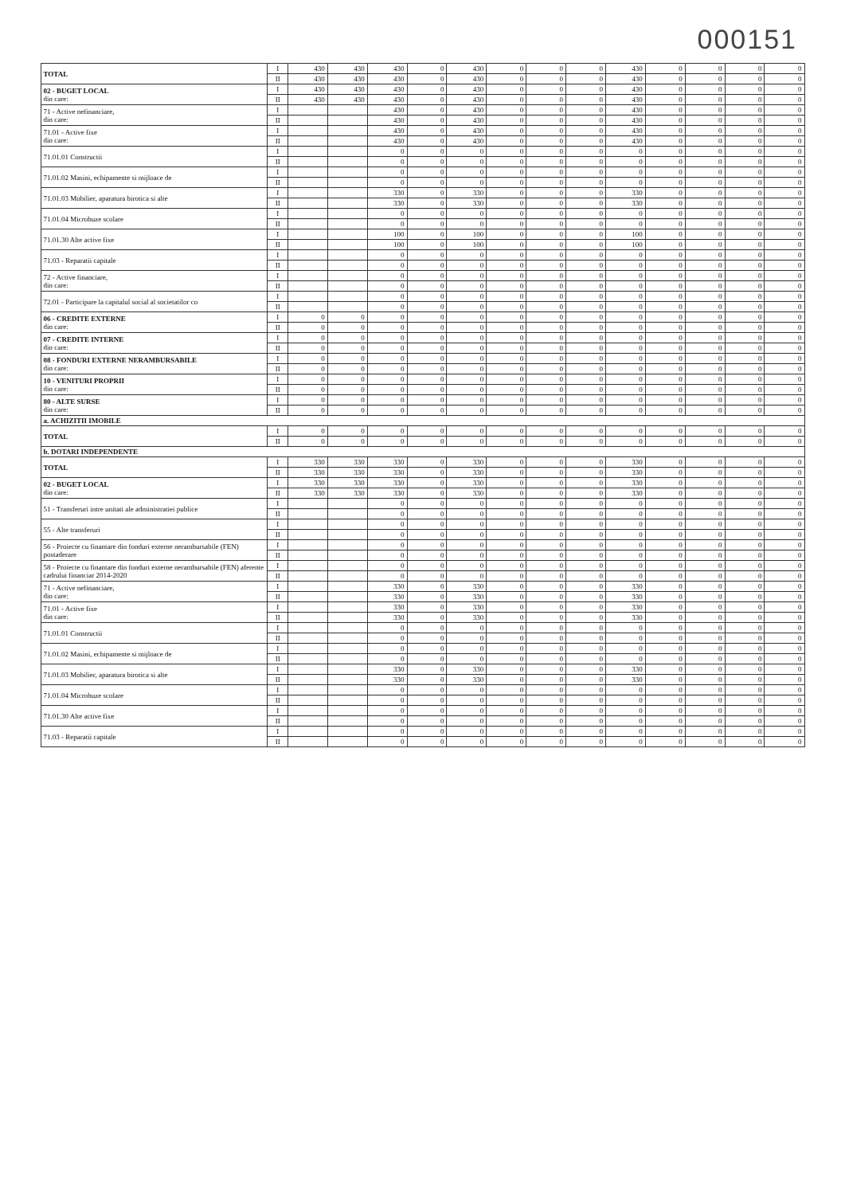000151
| TOTAL | I | 430 | 430 | 430 | 0 | 430 | 0 | 0 | 0 | 430 | 0 | 0 | 0 | 0 |
| | II | 430 | 430 | 430 | 0 | 430 | 0 | 0 | 0 | 430 | 0 | 0 | 0 | 0 |
| 02 - BUGET LOCAL din care: | I | 430 | 430 | 430 | 0 | 430 | 0 | 0 | 0 | 430 | 0 | 0 | 0 | 0 |
| | II | 430 | 430 | 430 | 0 | 430 | 0 | 0 | 0 | 430 | 0 | 0 | 0 | 0 |
| 71 - Active nefinanciare, din care: | I | | | 430 | 0 | 430 | 0 | 0 | 0 | 430 | 0 | 0 | 0 | 0 |
| | II | | | 430 | 0 | 430 | 0 | 0 | 0 | 430 | 0 | 0 | 0 | 0 |
| 71.01 - Active fixe din care: | I | | | 430 | 0 | 430 | 0 | 0 | 0 | 430 | 0 | 0 | 0 | 0 |
| | II | | | 430 | 0 | 430 | 0 | 0 | 0 | 430 | 0 | 0 | 0 | 0 |
| 71.01.01 Constructii | I | | | 0 | 0 | 0 | 0 | 0 | 0 | 0 | 0 | 0 | 0 | 0 |
| | II | | | 0 | 0 | 0 | 0 | 0 | 0 | 0 | 0 | 0 | 0 | 0 |
| 71.01.02 Masini, echipamente si mijloace de | I | | | 0 | 0 | 0 | 0 | 0 | 0 | 0 | 0 | 0 | 0 | 0 |
| | II | | | 0 | 0 | 0 | 0 | 0 | 0 | 0 | 0 | 0 | 0 | 0 |
| 71.01.03 Mobilier, aparatura birotica si alte | I | | | 330 | 0 | 330 | 0 | 0 | 0 | 330 | 0 | 0 | 0 | 0 |
| | II | | | 330 | 0 | 330 | 0 | 0 | 0 | 330 | 0 | 0 | 0 | 0 |
| 71.01.04 Microbuze scolare | I | | | 0 | 0 | 0 | 0 | 0 | 0 | 0 | 0 | 0 | 0 | 0 |
| | II | | | 0 | 0 | 0 | 0 | 0 | 0 | 0 | 0 | 0 | 0 | 0 |
| 71.01.30 Alte active fixe | I | | | 100 | 0 | 100 | 0 | 0 | 0 | 100 | 0 | 0 | 0 | 0 |
| | II | | | 100 | 0 | 100 | 0 | 0 | 0 | 100 | 0 | 0 | 0 | 0 |
| 71.03 - Reparatii capitale | I | | | 0 | 0 | 0 | 0 | 0 | 0 | 0 | 0 | 0 | 0 | 0 |
| | II | | | 0 | 0 | 0 | 0 | 0 | 0 | 0 | 0 | 0 | 0 | 0 |
| 72 - Active financiare, din care: | I | | | 0 | 0 | 0 | 0 | 0 | 0 | 0 | 0 | 0 | 0 | 0 |
| | II | | | 0 | 0 | 0 | 0 | 0 | 0 | 0 | 0 | 0 | 0 | 0 |
| 72.01 - Participare la capitalul social al societatilor co | I | | | 0 | 0 | 0 | 0 | 0 | 0 | 0 | 0 | 0 | 0 | 0 |
| | II | | | 0 | 0 | 0 | 0 | 0 | 0 | 0 | 0 | 0 | 0 | 0 |
| 06 - CREDITE EXTERNE din care: | I | 0 | 0 | 0 | 0 | 0 | 0 | 0 | 0 | 0 | 0 | 0 | 0 | 0 |
| | II | 0 | 0 | 0 | 0 | 0 | 0 | 0 | 0 | 0 | 0 | 0 | 0 | 0 |
| 07 - CREDITE INTERNE din care: | I | 0 | 0 | 0 | 0 | 0 | 0 | 0 | 0 | 0 | 0 | 0 | 0 | 0 |
| | II | 0 | 0 | 0 | 0 | 0 | 0 | 0 | 0 | 0 | 0 | 0 | 0 | 0 |
| 08 - FONDURI EXTERNE NERAMBURSABILE din care: | I | 0 | 0 | 0 | 0 | 0 | 0 | 0 | 0 | 0 | 0 | 0 | 0 | 0 |
| | II | 0 | 0 | 0 | 0 | 0 | 0 | 0 | 0 | 0 | 0 | 0 | 0 | 0 |
| 10 - VENITURI PROPRII din care: | I | 0 | 0 | 0 | 0 | 0 | 0 | 0 | 0 | 0 | 0 | 0 | 0 | 0 |
| | II | 0 | 0 | 0 | 0 | 0 | 0 | 0 | 0 | 0 | 0 | 0 | 0 | 0 |
| 80 - ALTE SURSE din care: | I | 0 | 0 | 0 | 0 | 0 | 0 | 0 | 0 | 0 | 0 | 0 | 0 | 0 |
| | II | 0 | 0 | 0 | 0 | 0 | 0 | 0 | 0 | 0 | 0 | 0 | 0 | 0 |
| a. ACHIZITII IMOBILE | | | | | | | | | | | | | | |
| TOTAL | I | 0 | 0 | 0 | 0 | 0 | 0 | 0 | 0 | 0 | 0 | 0 | 0 | 0 |
| | II | 0 | 0 | 0 | 0 | 0 | 0 | 0 | 0 | 0 | 0 | 0 | 0 | 0 |
| b. DOTARI INDEPENDENTE | | | | | | | | | | | | | | |
| TOTAL | I | 330 | 330 | 330 | 0 | 330 | 0 | 0 | 0 | 330 | 0 | 0 | 0 | 0 |
| | II | 330 | 330 | 330 | 0 | 330 | 0 | 0 | 0 | 330 | 0 | 0 | 0 | 0 |
| 02 - BUGET LOCAL din care: | I | 330 | 330 | 330 | 0 | 330 | 0 | 0 | 0 | 330 | 0 | 0 | 0 | 0 |
| | II | 330 | 330 | 330 | 0 | 330 | 0 | 0 | 0 | 330 | 0 | 0 | 0 | 0 |
| 51 - Transferuri intre unitati ale administratiei publice | I | | | 0 | 0 | 0 | 0 | 0 | 0 | 0 | 0 | 0 | 0 | 0 |
| | II | | | 0 | 0 | 0 | 0 | 0 | 0 | 0 | 0 | 0 | 0 | 0 |
| 55 - Alte transferuri | I | | | 0 | 0 | 0 | 0 | 0 | 0 | 0 | 0 | 0 | 0 | 0 |
| | II | | | 0 | 0 | 0 | 0 | 0 | 0 | 0 | 0 | 0 | 0 | 0 |
| 56 - Proiecte cu finantare din fonduri externe nerambursabile (FEN) postaderare | I | | | 0 | 0 | 0 | 0 | 0 | 0 | 0 | 0 | 0 | 0 | 0 |
| | II | | | 0 | 0 | 0 | 0 | 0 | 0 | 0 | 0 | 0 | 0 | 0 |
| 58 - Proiecte cu finantare din fonduri externe nerambursabile (FEN) aferente cadrului financiar 2014-2020 | I | | | 0 | 0 | 0 | 0 | 0 | 0 | 0 | 0 | 0 | 0 | 0 |
| | II | | | 0 | 0 | 0 | 0 | 0 | 0 | 0 | 0 | 0 | 0 | 0 |
| 71 - Active nefinanciare, din care: | I | | | 330 | 0 | 330 | 0 | 0 | 0 | 330 | 0 | 0 | 0 | 0 |
| | II | | | 330 | 0 | 330 | 0 | 0 | 0 | 330 | 0 | 0 | 0 | 0 |
| 71.01 - Active fixe din care: | I | | | 330 | 0 | 330 | 0 | 0 | 0 | 330 | 0 | 0 | 0 | 0 |
| | II | | | 330 | 0 | 330 | 0 | 0 | 0 | 330 | 0 | 0 | 0 | 0 |
| 71.01.01 Constructii | I | | | 0 | 0 | 0 | 0 | 0 | 0 | 0 | 0 | 0 | 0 | 0 |
| | II | | | 0 | 0 | 0 | 0 | 0 | 0 | 0 | 0 | 0 | 0 | 0 |
| 71.01.02 Masini, echipamente si mijloace de | I | | | 0 | 0 | 0 | 0 | 0 | 0 | 0 | 0 | 0 | 0 | 0 |
| | II | | | 0 | 0 | 0 | 0 | 0 | 0 | 0 | 0 | 0 | 0 | 0 |
| 71.01.03 Mobilier, aparatura birotica si alte | I | | | 330 | 0 | 330 | 0 | 0 | 0 | 330 | 0 | 0 | 0 | 0 |
| | II | | | 330 | 0 | 330 | 0 | 0 | 0 | 330 | 0 | 0 | 0 | 0 |
| 71.01.04 Microbuze scolare | I | | | 0 | 0 | 0 | 0 | 0 | 0 | 0 | 0 | 0 | 0 | 0 |
| | II | | | 0 | 0 | 0 | 0 | 0 | 0 | 0 | 0 | 0 | 0 | 0 |
| 71.01.30 Alte active fixe | I | | | 0 | 0 | 0 | 0 | 0 | 0 | 0 | 0 | 0 | 0 | 0 |
| | II | | | 0 | 0 | 0 | 0 | 0 | 0 | 0 | 0 | 0 | 0 | 0 |
| 71.03 - Reparatii capitale | I | | | 0 | 0 | 0 | 0 | 0 | 0 | 0 | 0 | 0 | 0 | 0 |
| | II | | | 0 | 0 | 0 | 0 | 0 | 0 | 0 | 0 | 0 | 0 | 0 |